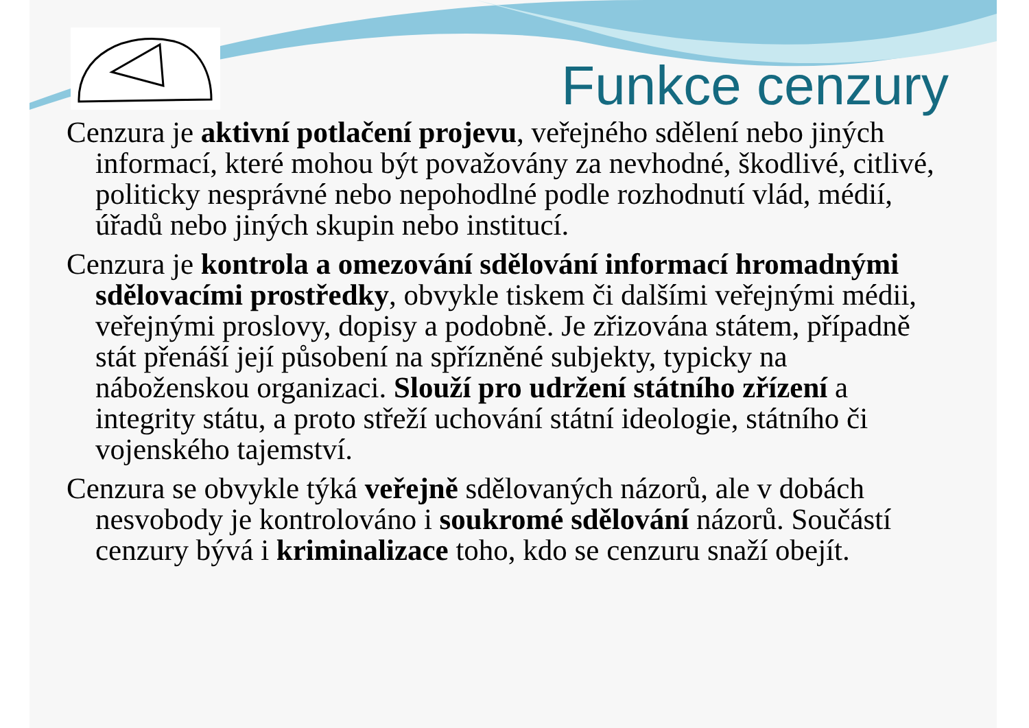Funkce cenzury
Cenzura je aktivní potlačení projevu, veřejného sdělení nebo jiných informací, které mohou být považovány za nevhodné, škodlivé, citlivé, politicky nesprávné nebo nepohodlné podle rozhodnutí vlád, médií, úřadů nebo jiných skupin nebo institucí.
Cenzura je kontrola a omezování sdělování informací hromadnými sdělovacími prostředky, obvykle tiskem či dalšími veřejnými médii, veřejnými proslovy, dopisy a podobně. Je zřizována státem, případně stát přenáší její působení na spřízněné subjekty, typicky na náboženskou organizaci. Slouží pro udržení státního zřízení a integrity státu, a proto střeží uchování státní ideologie, státního či vojenského tajemství.
Cenzura se obvykle týká veřejně sdělovaných názorů, ale v dobách nesvobody je kontrolováno i soukromé sdělování názorů. Součástí cenzury bývá i kriminalizace toho, kdo se cenzuru snaží obejít.